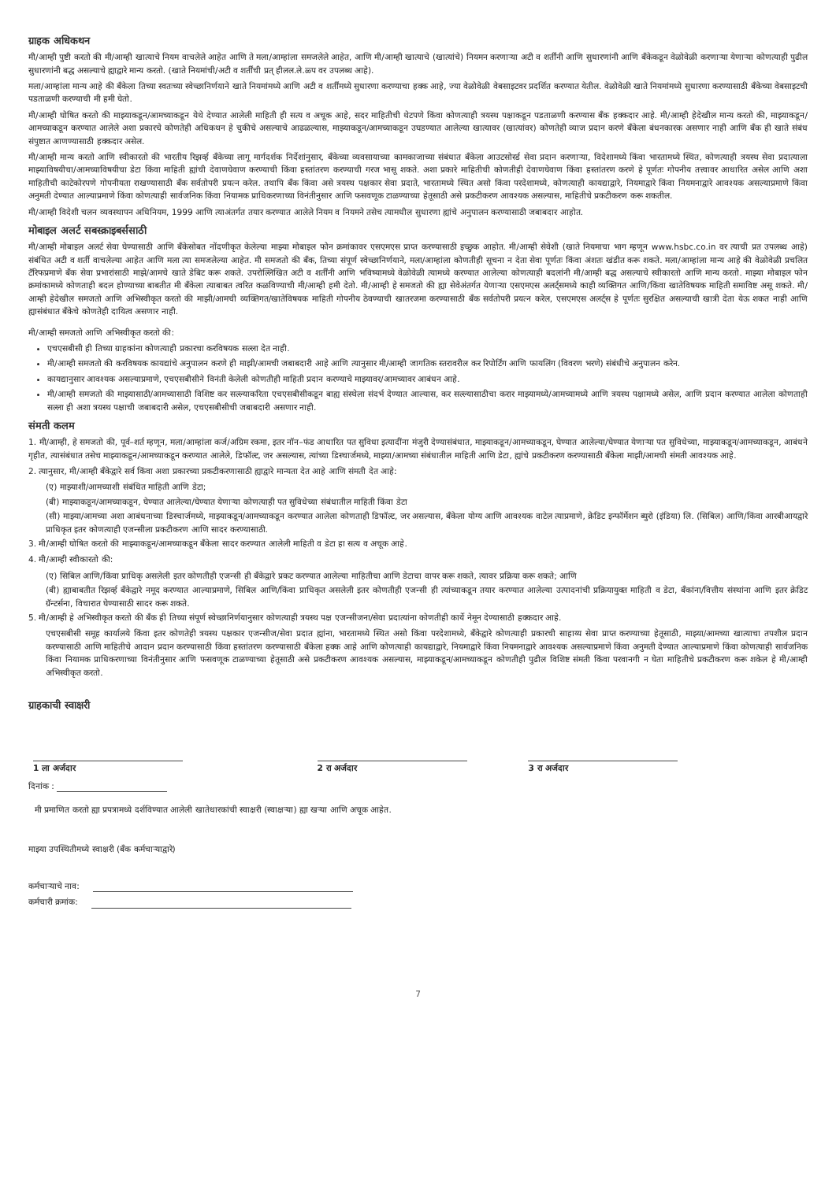ग्राहक अधिकथन
मी/आम्ही पुष्टी करतो की मी/आम्ही खात्याचे नियम वाचलेले आहेत आणि ते मला/आम्हांला समजलेले आहेत, आणि मी/आम्ही खात्याचे (खात्यांचे) नियमन करणाऱ्या अटी व शर्तींनी आणि सुधारणांनी आणि बँकेकडून वेळोवेळी करणाऱ्या येणाऱ्या कोणत्याही पुढील सुधारणांनी बद्ध असल्याचे ह्याद्वारे मान्य करतो. (खाते नियमांची/अटी व शर्तींची प्रत् हीलल.ले.ळ्प वर उपलब्ध आहे).
मला/आम्हांला मान्य आहे की बँकेला तिच्या स्वतःच्या स्वेच्छानिर्णयाने खाते नियमांमध्ये आणि अटी व शर्तींमध्ये सुधारणा करण्याचा हक्क आहे, ज्या वेळोवेळी वेबसाइटवर प्रदर्शित करण्यात येतील. वेळोवेळी खाते नियमांमध्ये सुधारणा करण्यासाठी बँकेच्या वेबसाइटची पडताळणी करण्याची मी हमी घेतो.
मी/आम्ही घोषित करतो की माझ्याकडून/आमच्याकडून येथे देण्यात आलेली माहिती ही सत्य व अचूक आहे, सदर माहितीची थेटपणे किंवा कोणत्याही त्रयस्थ पक्षाकडून पडताळणी करण्यास बँक हक्कदार आहे. मी/आम्ही हेदेखील मान्य करतो की, माझ्याकडून/आमच्याकडून करण्यात आलेले अशा प्रकारचे कोणतेही अधिकथन हे चुकीचे असल्याचे आढळल्यास, माझ्याकडून/आमच्याकडून उघडण्यात आलेल्या खात्यावर (खात्यांवर) कोणतेही व्याज प्रदान करणे बँकेला बंधनकारक असणार नाही आणि बँक ही खाते संबंध संपुष्टात आणण्यासाठी हक्कदार असेल.
मी/आम्ही मान्य करतो आणि स्वीकारतो की भारतीय रिझर्व्ह बँकेच्या लागू मार्गदर्शक निर्देशांनुसार, बँकेच्या व्यवसायाच्या कामकाजाच्या संबंधात बँकेला आउटसोर्स्ड सेवा प्रदान करणाऱ्या, विदेशामध्ये किंवा भारतामध्ये स्थित, कोणत्याही त्रयस्थ सेवा प्रदात्याला माझ्याविषयीचा/आमच्याविषयीचा डेटा किंवा माहिती ह्यांची देवाणघेवाण करण्याची किंवा हस्तांतरण करण्याची गरज भासू शकते. अशा प्रकारे माहितीची कोणतीही देवाणघेवाण किंवा हस्तांतरण करणे हे पूर्णतः गोपनीय तत्त्वावर आधारित असेल आणि अशा माहितीची काटेकोरपणे गोपनीयता राखण्यासाठी बँक सर्वतोपरी प्रयत्न करेल. तथापि बँक किंवा असे त्रयस्थ पक्षकार सेवा प्रदाते, भारतामध्ये स्थित असो किंवा परदेशामध्ये, कोणत्याही कायद्याद्वारे, नियमाद्वारे किंवा नियमनाद्वारे आवश्यक असल्याप्रमाणे किंवा अनुमती देण्यात आल्याप्रमाणे किंवा कोणत्याही सार्वजनिक किंवा नियामक प्राधिकरणाच्या विनंतीनुसार आणि फसवणूक टाळण्याच्या हेतूसाठी असे प्रकटीकरण आवश्यक असल्यास, माहितीचे प्रकटीकरण करू शकतील.
मी/आम्ही विदेशी चलन व्यवस्थापन अधिनियम, 1999 आणि त्याअंतर्गत तयार करण्यात आलेले नियम व नियमने तसेच त्यामधील सुधारणा ह्यांचे अनुपालन करण्यासाठी जबाबदार आहोत.
मोबाइल अलर्ट सबस्क्राइबर्ससाठी
मी/आम्ही मोबाइल अलर्ट सेवा घेण्यासाठी आणि बँकेसोबत नोंदणीकृत केलेल्या माझ्या मोबाइल फोन क्रमांकावर एसएमएस प्राप्त करण्यासाठी इच्छुक आहोत. मी/आम्ही सेवेशी (खाते नियमाचा भाग म्हणून www.hsbc.co.in वर त्याची प्रत उपलब्ध आहे) संबंधित अटी व शर्ती वाचलेल्या आहेत आणि मला त्या समजलेल्या आहेत. मी समजतो की बँक, तिच्या संपूर्ण स्वेच्छानिर्णयाने, मला/आम्हांला कोणतीही सूचना न देता सेवा पूर्णतः किंवा अंशतः खंडीत करू शकते. मला/आम्हांला मान्य आहे की वेळोवेळी प्रचलित टॅरिफप्रमाणे बँक सेवा प्रभारांसाठी माझे/आमचे खाते डेबिट करू शकते. उपरोल्लिखित अटी व शर्तींनी आणि भविष्यामध्ये वेळोवेळी त्यामध्ये करण्यात आलेल्या कोणत्याही बदलांनी मी/आम्ही बद्ध असल्याचे स्वीकारतो आणि मान्य करतो. माझ्या मोबाइल फोन क्रमांकामध्ये कोणताही बदल होण्याच्या बाबतीत मी बँकेला त्याबाबत त्वरित कळविण्याची मी/आम्ही हमी देतो. मी/आम्ही हे समजतो की ह्या सेवेअंतर्गत येणाऱ्या एसएमएस अलर्ट्समध्ये काही व्यक्तिगत आणि/किंवा खातेविषयक माहिती समाविष्ट असू शकते. मी/आम्ही हेदेखील समजतो आणि अभिस्वीकृत करतो की माझी/आमची व्यक्तिगत/खातेविषयक माहिती गोपनीय ठेवण्याची खातरजमा करण्यासाठी बँक सर्वतोपरी प्रयत्न करेल, एसएमएस अलर्ट्स हे पूर्णतः सुरक्षित असल्याची खात्री देता येऊ शकत नाही आणि ह्यासंबंधात बँकेचे कोणतेही दायित्व असणार नाही.
मी/आम्ही समजतो आणि अभिस्वीकृत करतो की:
एचएसबीसी ही तिच्या ग्राहकांना कोणत्याही प्रकारचा करविषयक सल्ला देत नाही.
मी/आम्ही समजतो की करविषयक कायद्यांचे अनुपालन करणे ही माझी/आमची जबाबदारी आहे आणि त्यानुसार मी/आम्ही जागतिक स्तरावरील कर रिपोर्टिंग आणि फायलिंग (विवरण भरणे) संबंधीचे अनुपालन करेन.
कायद्यानुसार आवश्यक असल्याप्रमाणे, एचएसबीसीने विनंती केलेली कोणतीही माहिती प्रदान करण्याचे माझ्यावर/आमच्यावर आबंधन आहे.
मी/आम्ही समजतो की माझ्यासाठी/आमच्यासाठी विशिष्ट कर सल्ल्याकरिता एचएसबीसीकडून बाह्य संस्थेला संदर्भ देण्यात आल्यास, कर सल्ल्यासाठीचा करार माझ्यामध्ये/आमच्यामध्ये आणि त्रयस्थ पक्षामध्ये असेल, आणि प्रदान करण्यात आलेला कोणताही सल्ला ही अशा त्रयस्थ पक्षाची जबाबदारी असेल, एचएसबीसीची जबाबदारी असणार नाही.
संमती कलम
1. मी/आम्ही, हे समजतो की, पूर्व–शर्त म्हणून, मला/आम्हांला कर्ज/अग्रिम रकमा, इतर नॉन–फंड आधारित पत सुविधा इत्यादींना मंजुरी देण्यासंबंधात, माझ्याकडून/आमच्याकडून, घेण्यात आलेल्या/घेण्यात येणाऱ्या पत सुविधेच्या, माझ्याकडून/आमच्याकडून, आबंधने गृहीत, त्यासंबंधात तसेच माझ्याकडून/आमच्याकडून करण्यात आलेले, डिफॉल्ट, जर असल्यास, त्यांच्या डिस्चार्जमध्ये, माझ्या/आमच्या संबंधातील माहिती आणि डेटा, ह्यांचे प्रकटीकरण करण्यासाठी बँकेला माझी/आमची संमती आवश्यक आहे.
2. त्यानुसार, मी/आम्ही बँकेद्वारे सर्व किंवा अशा प्रकारच्या प्रकटीकरणासाठी ह्याद्वारे मान्यता देत आहे आणि संमती देत आहे:
(ए) माझ्याशी/आमच्याशी संबंधित माहिती आणि डेटा;
(बी) माझ्याकडून/आमच्याकडून, घेण्यात आलेल्या/घेण्यात येणाऱ्या कोणत्याही पत सुविधेच्या संबंधातील माहिती किंवा डेटा
(सी) माझ्या/आमच्या अशा आबंधनाच्या डिस्चार्जमध्ये, माझ्याकडून/आमच्याकडून करण्यात आलेला कोणताही डिफॉल्ट, जर असल्यास, बँकेला योग्य आणि आवश्यक वाटेल त्याप्रमाणे, क्रेडिट इन्फॉर्मेशन ब्युरो (इंडिया) लि. (सिबिल) आणि/किंवा आरबीआयद्वारे प्राधिकृत इतर कोणत्याही एजन्सीला प्रकटीकरण आणि सादर करण्यासाठी.
3. मी/आम्ही घोषित करतो की माझ्याकडून/आमच्याकडून बँकेला सादर करण्यात आलेली माहिती व डेटा हा सत्य व अचूक आहे.
4. मी/आम्ही स्वीकारतो की:
(ए) सिबिल आणि/किंवा प्राधिकृ असलेली इतर कोणतीही एजन्सी ही बँकेद्वारे प्रकट करण्यात आलेल्या माहितीचा आणि डेटाचा वापर करू शकते, त्यावर प्रक्रिया करू शकते; आणि
(बी) ह्याबाबतीत रिझर्व्ह बँकेद्वारे नमूद करण्यात आल्याप्रमाणे, सिबिल आणि/किंवा प्राधिकृत असलेली इतर कोणतीही एजन्सी ही त्यांच्याकडून तयार करण्यात आलेल्या उत्पादनांची प्रक्रियायुक्त माहिती व डेटा, बँकांना/वित्तीय संस्थांना आणि इतर क्रेडिट ग्रॅन्टर्सना, विचारात घेण्यासाठी सादर करू शकते.
5. मी/आम्ही हे अभिस्वीकृत करतो की बँक ही तिच्या संपूर्ण स्वेच्छानिर्णयानुसार कोणत्याही त्रयस्थ पक्ष एजन्सीजना/सेवा प्रदात्यांना कोणतीही कार्ये नेमून देण्यासाठी हक्कदार आहे.
एचएसबीसी समूह कार्यालये किंवा इतर कोणतेही त्रयस्थ पक्षकार एजन्सीज/सेवा प्रदात ह्यांना, भारतामध्ये स्थित असो किंवा परदेशामध्ये, बँकेद्वारे कोणत्याही प्रकारची साहाय्य सेवा प्राप्त करण्याच्या हेतूसाठी, माझ्या/आमच्या खात्याचा तपशील प्रदान करण्यासाठी आणि माहितीचे आदान प्रदान करण्यासाठी किंवा हस्तांतरण करण्यासाठी बँकेला हक्क आहे आणि कोणत्याही कायद्याद्वारे, नियमाद्वारे किंवा नियमनाद्वारे आवश्यक असल्याप्रमाणे किंवा अनुमती देण्यात आल्याप्रमाणे किंवा कोणत्याही सार्वजनिक किंवा नियामक प्राधिकरणाच्या विनंतीनुसार आणि फसवणूक टाळण्याच्या हेतूसाठी असे प्रकटीकरण आवश्यक असल्यास, माझ्याकडून/आमच्याकडून कोणतीही पुढील विशिष्ट संमती किंवा परवानगी न घेता माहितीचे प्रकटीकरण करू शकेल हे मी/आम्ही अभिस्वीकृत करतो.
ग्राहकाची स्वाक्षरी
1 ला अर्जदार 2 रा अर्जदार 3 रा अर्जदार
दिनांक :
मी प्रमाणित करतो ह्या प्रपत्रामध्ये दर्शविण्यात आलेली खातेधारकांची स्वाक्षरी (स्वाक्षऱ्या) ह्या खऱ्या आणि अचूक आहेत.
माझ्या उपस्थितीमध्ये स्वाक्षरी (बँक कर्मचाऱ्याद्वारे)
कर्मचाऱ्याचे नाव:
कर्मचारी क्रमांक:
7